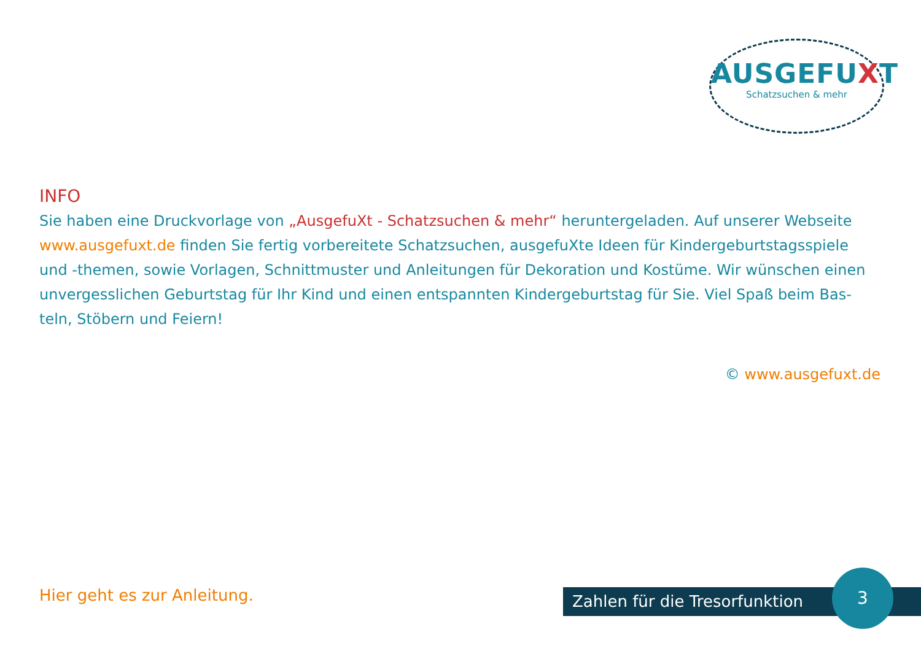AUSGEFUXT
Schatzsuchen & mehr
INFO
Sie haben eine Druckvorlage von „AusgefuXt - Schatzsuchen & mehr“ heruntergeladen. Auf unserer Webseite www.ausgefuxt.de finden Sie fertig vorbereitete Schatzsuchen, ausgefuXte Ideen für Kindergeburtstagsspiele und -themen, sowie Vorlagen, Schnittmuster und Anleitungen für Dekoration und Kostüme. Wir wünschen einen unvergesslichen Geburtstag für Ihr Kind und einen entspannten Kindergeburtstag für Sie. Viel Spaß beim Bas-teln, Stöbern und Feiern!
© www.ausgefuxt.de
Hier geht es zur Anleitung. Zahlen für die Tresorfunktion
3